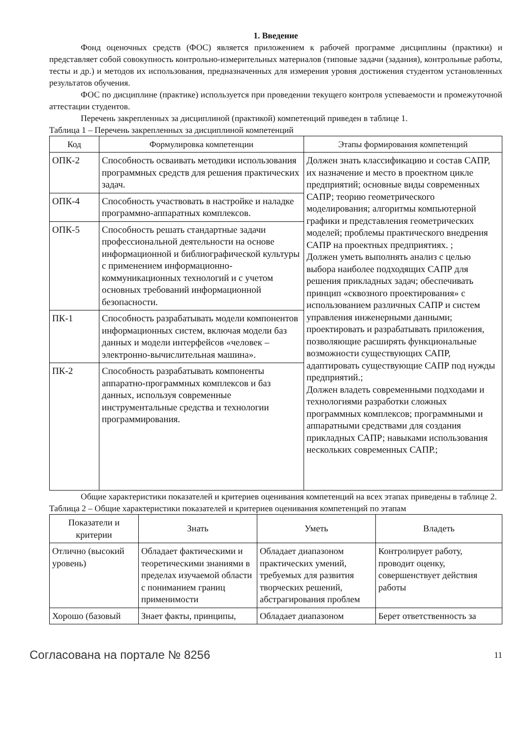1. Введение
Фонд оценочных средств (ФОС) является приложением к рабочей программе дисциплины (практики) и представляет собой совокупность контрольно-измерительных материалов (типовые задачи (задания), контрольные работы, тесты и др.) и методов их использования, предназначенных для измерения уровня достижения студентом установленных результатов обучения.
ФОС по дисциплине (практике) используется при проведении текущего контроля успеваемости и промежуточной аттестации студентов.
Перечень закрепленных за дисциплиной (практикой) компетенций приведен в таблице 1.
Таблица 1 – Перечень закрепленных за дисциплиной компетенций
| Код | Формулировка компетенции | Этапы формирования компетенций |
| --- | --- | --- |
| ОПК-2 | Способность осваивать методики использования программных средств для решения практических задач. | Должен знать классификацию и состав САПР, их назначение и место в проектном цикле предприятий; основные виды современных САПР; теорию геометрического моделирования; алгоритмы компьютерной графики и представления геометрических моделей; проблемы практического внедрения САПР на проектных предприятиях. ; Должен уметь выполнять анализ с целью выбора наиболее подходящих САПР для решения прикладных задач; обеспечивать принцип «сквозного проектирования» с использованием различных САПР и систем управления инженерными данными; проектировать и разрабатывать приложения, позволяющие расширять функциональные возможности существующих САПР, адаптировать существующие САПР под нужды предприятий.; Должен владеть современными подходами и технологиями разработки сложных программных комплексов; программными и аппаратными средствами для создания прикладных САПР; навыками использования нескольких современных САПР.; |
| ОПК-4 | Способность участвовать в настройке и наладке программно-аппаратных комплексов. | |
| ОПК-5 | Способность решать стандартные задачи профессиональной деятельности на основе информационной и библиографической культуры с применением информационно-коммуникационных технологий и с учетом основных требований информационной безопасности. | |
| ПК-1 | Способность разрабатывать модели компонентов информационных систем, включая модели баз данных и модели интерфейсов «человек – электронно-вычислительная машина». | |
| ПК-2 | Способность разрабатывать компоненты аппаратно-программных комплексов и баз данных, используя современные инструментальные средства и технологии программирования. | |
Общие характеристики показателей и критериев оценивания компетенций на всех этапах приведены в таблице 2.
Таблица 2 – Общие характеристики показателей и критериев оценивания компетенций по этапам
| Показатели и критерии | Знать | Уметь | Владеть |
| --- | --- | --- | --- |
| Отлично (высокий уровень) | Обладает фактическими и теоретическими знаниями в пределах изучаемой области с пониманием границ применимости | Обладает диапазоном практических умений, требуемых для развития творческих решений, абстрагирования проблем | Контролирует работу, проводит оценку, совершенствует действия работы |
| Хорошо (базовый | Знает факты, принципы, | Обладает диапазоном | Берет ответственность за |
Согласована на портале № 8256 11